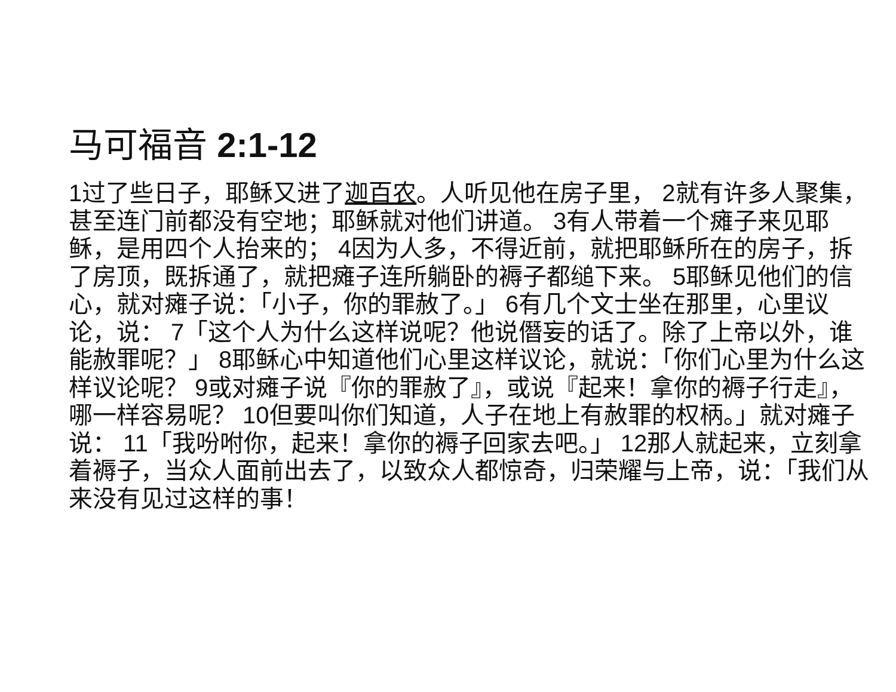马可福音 2:1-12
1过了些日子，耶稣又进了迦百农。人听见他在房子里， 2就有许多人聚集，甚至连门前都没有空地；耶稣就对他们讲道。 3有人带着一个瘫子来见耶稣，是用四个人抬来的； 4因为人多，不得近前，就把耶稣所在的房子，拆了房顶，既拆通了，就把瘫子连所躺卧的褥子都缒下来。 5耶稣见他们的信心，就对瘫子说：「小子，你的罪赦了。」 6有几个文士坐在那里，心里议论，说： 7「这个人为什么这样说呢？他说僭妄的话了。除了上帝以外，谁能赦罪呢？」 8耶稣心中知道他们心里这样议论，就说：「你们心里为什么这样议论呢？ 9或对瘫子说『你的罪赦了』，或说『起来！拿你的褥子行走』，哪一样容易呢？ 10但要叫你们知道，人子在地上有赦罪的权柄。」就对瘫子说： 11「我吩咐你，起来！拿你的褥子回家去吧。」 12那人就起来，立刻拿着褥子，当众人面前出去了，以致众人都惊奇，归荣耀与上帝，说：「我们从来没有见过这样的事！